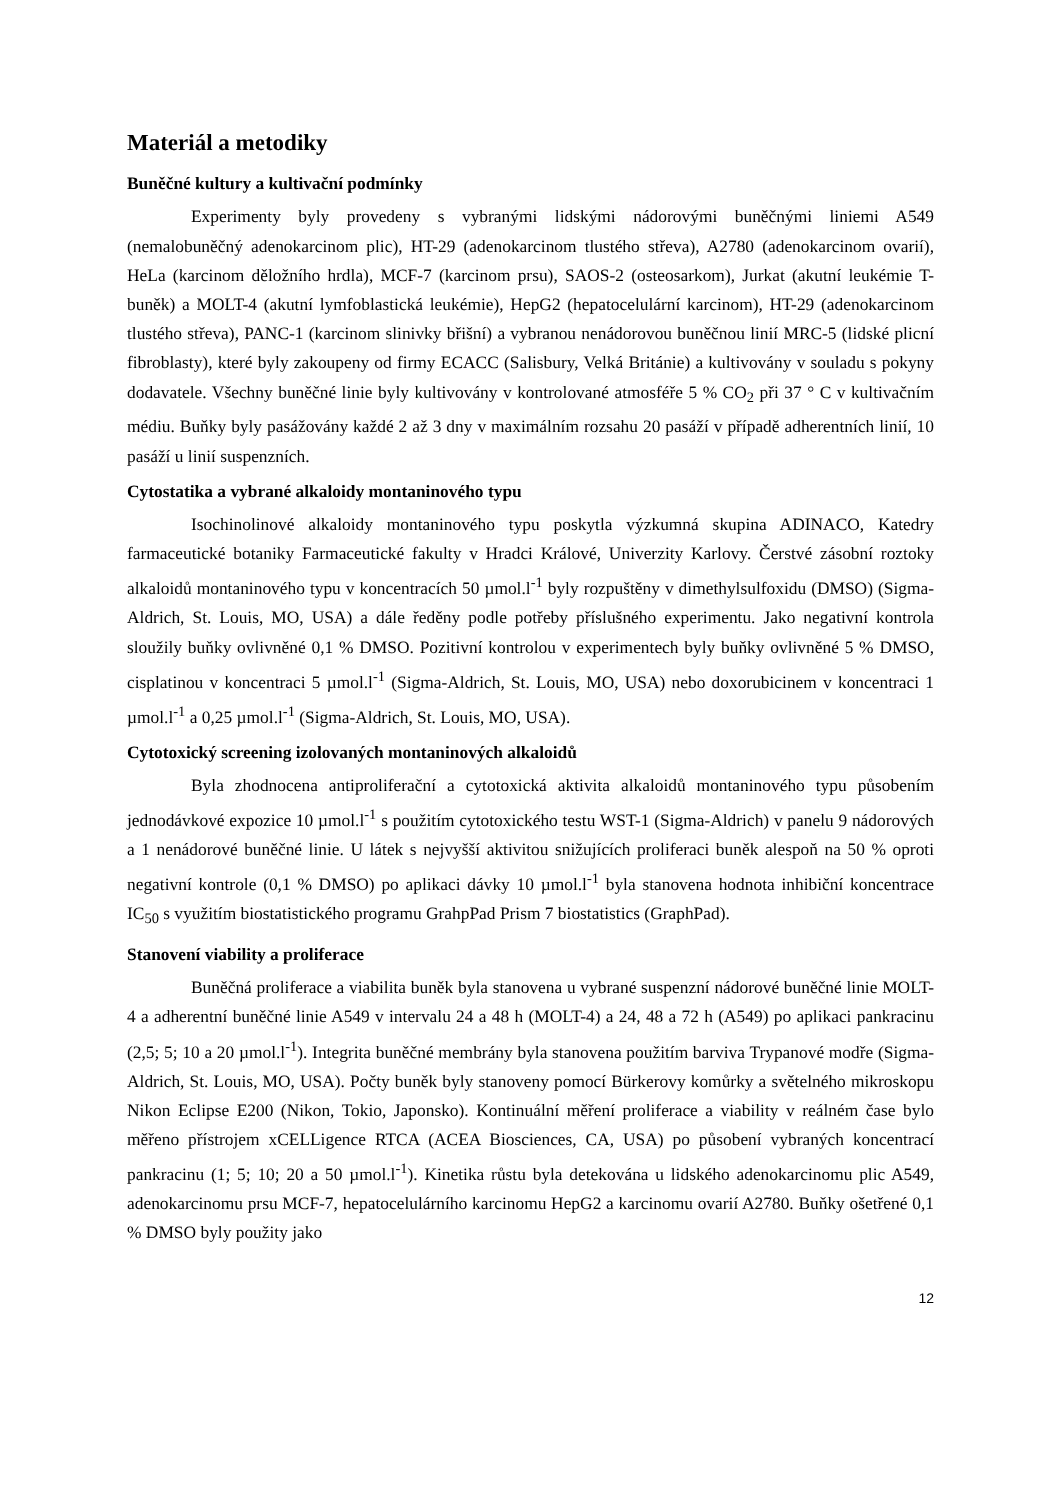Materiál a metodiky
Buněčné kultury a kultivační podmínky
Experimenty byly provedeny s vybranými lidskými nádorovými buněčnými liniemi A549 (nemalobuněčný adenokarcinom plic), HT-29 (adenokarcinom tlustého střeva), A2780 (adenokarcinom ovarií), HeLa (karcinom děložního hrdla), MCF-7 (karcinom prsu), SAOS-2 (osteosarkom), Jurkat (akutní leukémie T-buněk) a MOLT-4 (akutní lymfoblastická leukémie), HepG2 (hepatocelulární karcinom), HT-29 (adenokarcinom tlustého střeva), PANC-1 (karcinom slinivky břišní) a vybranou nenádorovou buněčnou linií MRC-5 (lidské plicní fibroblasty), které byly zakoupeny od firmy ECACC (Salisbury, Velká Británie) a kultivovány v souladu s pokyny dodavatele. Všechny buněčné linie byly kultivovány v kontrolované atmosféře 5 % CO<sub>2</sub> při 37 ° C v kultivačním médiu. Buňky byly pasážovány každé 2 až 3 dny v maximálním rozsahu 20 pasáží v případě adherentních linií, 10 pasáží u linií suspenzních.
Cytostatika a vybrané alkaloidy montaninového typu
Isochinolinové alkaloidy montaninového typu poskytla výzkumná skupina ADINACO, Katedry farmaceutické botaniky Farmaceutické fakulty v Hradci Králové, Univerzity Karlovy. Čerstvé zásobní roztoky alkaloidů montaninového typu v koncentracích 50 µmol.l<sup>-1</sup> byly rozpuštěny v dimethylsulfoxidu (DMSO) (Sigma-Aldrich, St. Louis, MO, USA) a dále ředěny podle potřeby příslušného experimentu. Jako negativní kontrola sloužily buňky ovlivněné 0,1 % DMSO. Pozitivní kontrolou v experimentech byly buňky ovlivněné 5 % DMSO, cisplatinou v koncentraci 5 µmol.l<sup>-1</sup> (Sigma-Aldrich, St. Louis, MO, USA) nebo doxorubicinem v koncentraci 1 µmol.l<sup>-1</sup> a 0,25 µmol.l<sup>-1</sup> (Sigma-Aldrich, St. Louis, MO, USA).
Cytotoxický screening izolovaných montaninových alkaloidů
Byla zhodnocena antiproliferační a cytotoxická aktivita alkaloidů montaninového typu působením jednodávkové expozice 10 µmol.l<sup>-1</sup> s použitím cytotoxického testu WST-1 (Sigma-Aldrich) v panelu 9 nádorových a 1 nenádorové buněčné linie. U látek s nejvyšší aktivitou snižujících proliferaci buněk alespoň na 50 % oproti negativní kontrole (0,1 % DMSO) po aplikaci dávky 10 µmol.l<sup>-1</sup> byla stanovena hodnota inhibiční koncentrace IC<sub>50</sub> s využitím biostatistického programu GrahpPad Prism 7 biostatistics (GraphPad).
Stanovení viability a proliferace
Buněčná proliferace a viabilita buněk byla stanovena u vybrané suspenzní nádorové buněčné linie MOLT-4 a adherentní buněčné linie A549 v intervalu 24 a 48 h (MOLT-4) a 24, 48 a 72 h (A549) po aplikaci pankracinu (2,5; 5; 10 a 20 µmol.l<sup>-1</sup>). Integrita buněčné membrány byla stanovena použitím barviva Trypanové modře (Sigma-Aldrich, St. Louis, MO, USA). Počty buněk byly stanoveny pomocí Bürkerovy komůrky a světelného mikroskopu Nikon Eclipse E200 (Nikon, Tokio, Japonsko). Kontinuální měření proliferace a viability v reálném čase bylo měřeno přístrojem xCELLigence RTCA (ACEA Biosciences, CA, USA) po působení vybraných koncentrací pankracinu (1; 5; 10; 20 a 50 µmol.l<sup>-1</sup>). Kinetika růstu byla detekována u lidského adenokarcinomu plic A549, adenokarcinomu prsu MCF-7, hepatocelulárního karcinomu HepG2 a karcinomu ovarií A2780. Buňky ošetřené 0,1 % DMSO byly použity jako
12